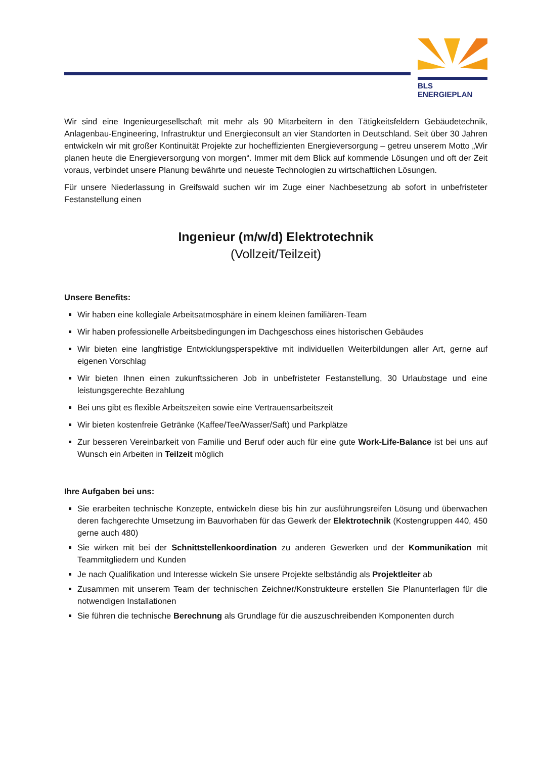BLS ENERGIEPLAN
Wir sind eine Ingenieurgesellschaft mit mehr als 90 Mitarbeitern in den Tätigkeitsfeldern Gebäudetechnik, Anlagenbau-Engineering, Infrastruktur und Energieconsult an vier Standorten in Deutschland. Seit über 30 Jahren entwickeln wir mit großer Kontinuität Projekte zur hocheffizienten Energieversorgung – getreu unserem Motto „Wir planen heute die Energieversorgung von morgen“. Immer mit dem Blick auf kommende Lösungen und oft der Zeit voraus, verbindet unsere Planung bewährte und neueste Technologien zu wirtschaftlichen Lösungen.
Für unsere Niederlassung in Greifswald suchen wir im Zuge einer Nachbesetzung ab sofort in unbefristeter Festanstellung einen
Ingenieur (m/w/d) Elektrotechnik
(Vollzeit/Teilzeit)
Unsere Benefits:
Wir haben eine kollegiale Arbeitsatmosphäre in einem kleinen familiären-Team
Wir haben professionelle Arbeitsbedingungen im Dachgeschoss eines historischen Gebäudes
Wir bieten eine langfristige Entwicklungsperspektive mit individuellen Weiterbildungen aller Art, gerne auf eigenen Vorschlag
Wir bieten Ihnen einen zukunftssicheren Job in unbefristeter Festanstellung, 30 Urlaubstage und eine leistungsgerechte Bezahlung
Bei uns gibt es flexible Arbeitszeiten sowie eine Vertrauensarbeitszeit
Wir bieten kostenfreie Getränke (Kaffee/Tee/Wasser/Saft) und Parkplätze
Zur besseren Vereinbarkeit von Familie und Beruf oder auch für eine gute Work-Life-Balance ist bei uns auf Wunsch ein Arbeiten in Teilzeit möglich
Ihre Aufgaben bei uns:
Sie erarbeiten technische Konzepte, entwickeln diese bis hin zur ausführungsreifen Lösung und überwachen deren fachgerechte Umsetzung im Bauvorhaben für das Gewerk der Elektrotechnik (Kostengruppen 440, 450 gerne auch 480)
Sie wirken mit bei der Schnittstellenkoordination zu anderen Gewerken und der Kommunikation mit Teammitgliedern und Kunden
Je nach Qualifikation und Interesse wickeln Sie unsere Projekte selbständig als Projektleiter ab
Zusammen mit unserem Team der technischen Zeichner/Konstrukteure erstellen Sie Planunterlagen für die notwendigen Installationen
Sie führen die technische Berechnung als Grundlage für die auszuschreibenden Komponenten durch